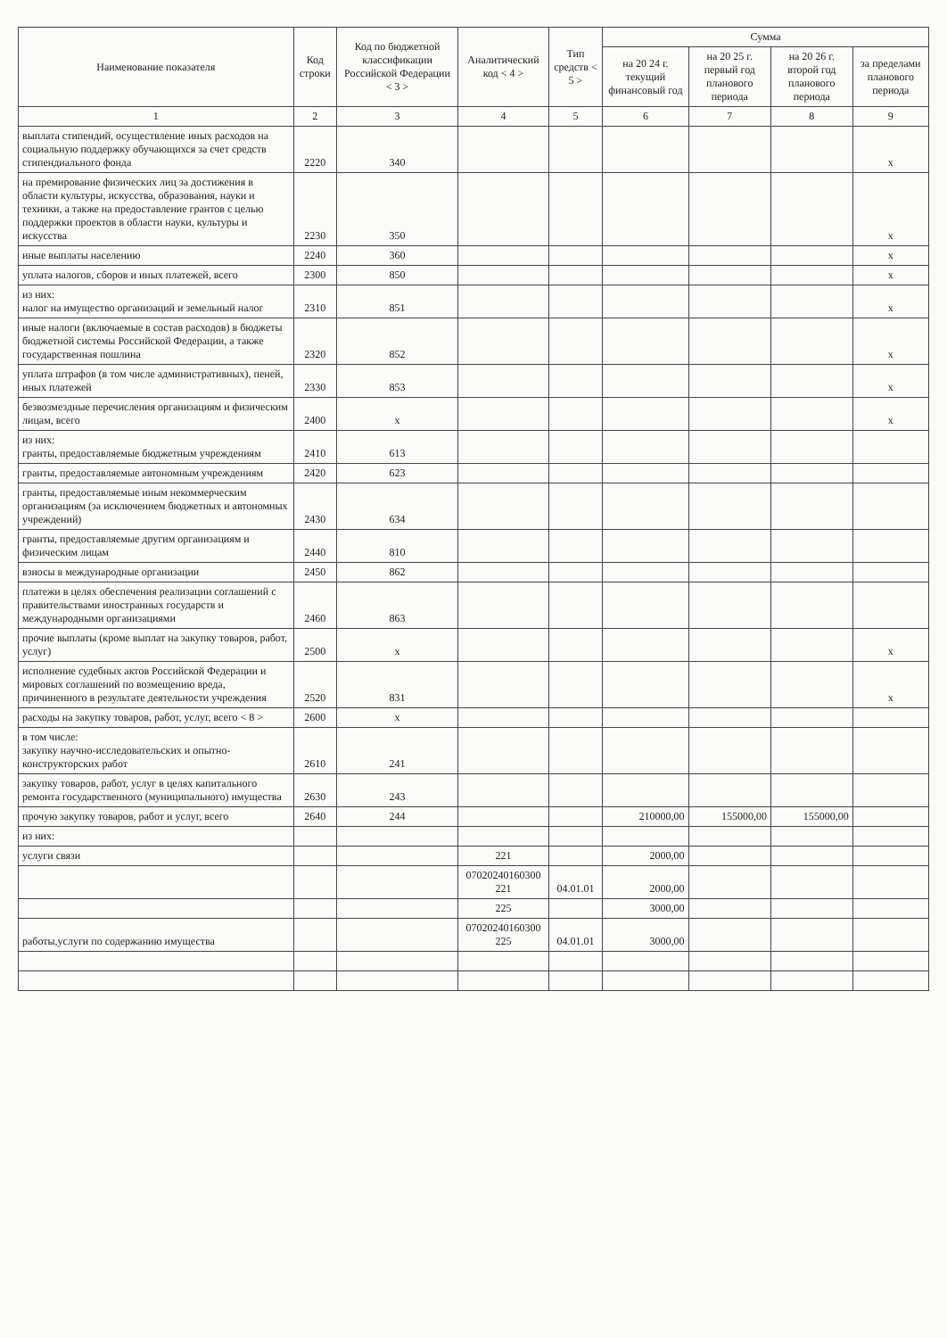| Наименование показателя | Код строки | Код по бюджетной классификации Российской Федерации < 3 > | Аналитический код < 4 > | Тип средств < 5 > | Сумма | | | |
| --- | --- | --- | --- | --- | --- | --- | --- | --- |
| | | | | | на 20 24 г. текущий финансовый год | на 20 25 г. первый год планового периода | на 20 26 г. второй год планового периода | за пределами планового периода |
| 1 | 2 | 3 | 4 | 5 | 6 | 7 | 8 | 9 |
| выплата стипендий, осуществление иных расходов на социальную поддержку обучающихся за счет средств стипендиального фонда | 2220 | 340 | | | | | | x |
| на премирование физических лиц за достижения в области культуры, искусства, образования, науки и техники, а также на предоставление грантов с целью поддержки проектов в области науки, культуры и искусства | 2230 | 350 | | | | | | x |
| иные выплаты населению | 2240 | 360 | | | | | | x |
| уплата налогов, сборов и иных платежей, всего | 2300 | 850 | | | | | | x |
| из них: налог на имущество организаций и земельный налог | 2310 | 851 | | | | | | x |
| иные налоги (включаемые в состав расходов) в бюджеты бюджетной системы Российской Федерации, а также государственная пошлина | 2320 | 852 | | | | | | x |
| уплата штрафов (в том числе административных), пеней, иных платежей | 2330 | 853 | | | | | | x |
| безвозмездные перечисления организациям и физическим лицам, всего | 2400 | x | | | | | | x |
| из них: гранты, предоставляемые бюджетным учреждениям | 2410 | 613 | | | | | | |
| гранты, предоставляемые автономным учреждениям | 2420 | 623 | | | | | | |
| гранты, предоставляемые иным некоммерческим организациям (за исключением бюджетных и автономных учреждений) | 2430 | 634 | | | | | | |
| гранты, предоставляемые другим организациям и физическим лицам | 2440 | 810 | | | | | | |
| взносы в международные организации | 2450 | 862 | | | | | | |
| платежи в целях обеспечения реализации соглашений с правительствами иностранных государств и международными организациями | 2460 | 863 | | | | | | |
| прочие выплаты (кроме выплат на закупку товаров, работ, услуг) | 2500 | x | | | | | | x |
| исполнение судебных актов Российской Федерации и мировых соглашений по возмещению вреда, причиненного в результате деятельности учреждения | 2520 | 831 | | | | | | x |
| расходы на закупку товаров, работ, услуг, всего < 8 > | 2600 | x | | | | | | |
| в том числе: закупку научно-исследовательских и опытно-конструкторских работ | 2610 | 241 | | | | | | |
| закупку товаров, работ, услуг в целях капитального ремонта государственного (муниципального) имущества | 2630 | 243 | | | | | | |
| прочую закупку товаров, работ и услуг, всего | 2640 | 244 | | | 210000,00 | 155000,00 | 155000,00 | |
| из них: | | | | | | | | |
| услуги связи | | | 221 | | 2000,00 | | | |
| | | | 07020240160300 221 | 04.01.01 | 2000,00 | | | |
| | | | 225 | | 3000,00 | | | |
| работы,услуги по содержанию имущества | | | 07020240160300 225 | 04.01.01 | 3000,00 | | | |